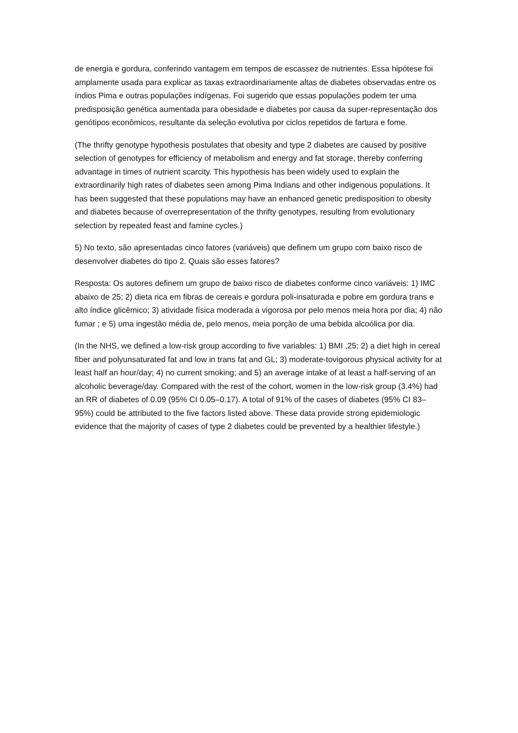de energia e gordura, conferindo vantagem em tempos de escassez de nutrientes. Essa hipótese foi amplamente usada para explicar as taxas extraordinariamente altas de diabetes observadas entre os índios Pima e outras populações indígenas. Foi sugerido que essas populações podem ter uma predisposição genética aumentada para obesidade e diabetes por causa da super-representação dos genótipos econômicos, resultante da seleção evolutiva por ciclos repetidos de fartura e fome.
(The thrifty genotype hypothesis postulates that obesity and type 2 diabetes are caused by positive selection of genotypes for efficiency of metabolism and energy and fat storage, thereby conferring advantage in times of nutrient scarcity. This hypothesis has been widely used to explain the extraordinarily high rates of diabetes seen among Pima Indians and other indigenous populations. It has been suggested that these populations may have an enhanced genetic predisposition to obesity and diabetes because of overrepresentation of the thrifty genotypes, resulting from evolutionary selection by repeated feast and famine cycles.)
5) No texto, são apresentadas cinco fatores (variáveis) que definem um grupo com baixo risco de desenvolver diabetes do tipo 2. Quais são esses fatores?
Resposta: Os autores definem um grupo de baixo risco de diabetes conforme cinco variáveis: 1) IMC abaixo de 25; 2) dieta rica em fibras de cereais e gordura poli-insaturada e pobre em gordura trans e alto índice glicêmico; 3) atividade física moderada a vigorosa por pelo menos meia hora por dia; 4) não fumar ; e 5) uma ingestão média de, pelo menos, meia porção de uma bebida alcoólica por dia.
(In the NHS, we defined a low-risk group according to five variables: 1) BMI ,25; 2) a diet high in cereal fiber and polyunsaturated fat and low in trans fat and GL; 3) moderate-tovigorous physical activity for at least half an hour/day; 4) no current smoking; and 5) an average intake of at least a half-serving of an alcoholic beverage/day. Compared with the rest of the cohort, women in the low-risk group (3.4%) had an RR of diabetes of 0.09 (95% CI 0.05–0.17). A total of 91% of the cases of diabetes (95% CI 83–95%) could be attributed to the five factors listed above. These data provide strong epidemiologic evidence that the majority of cases of type 2 diabetes could be prevented by a healthier lifestyle.)